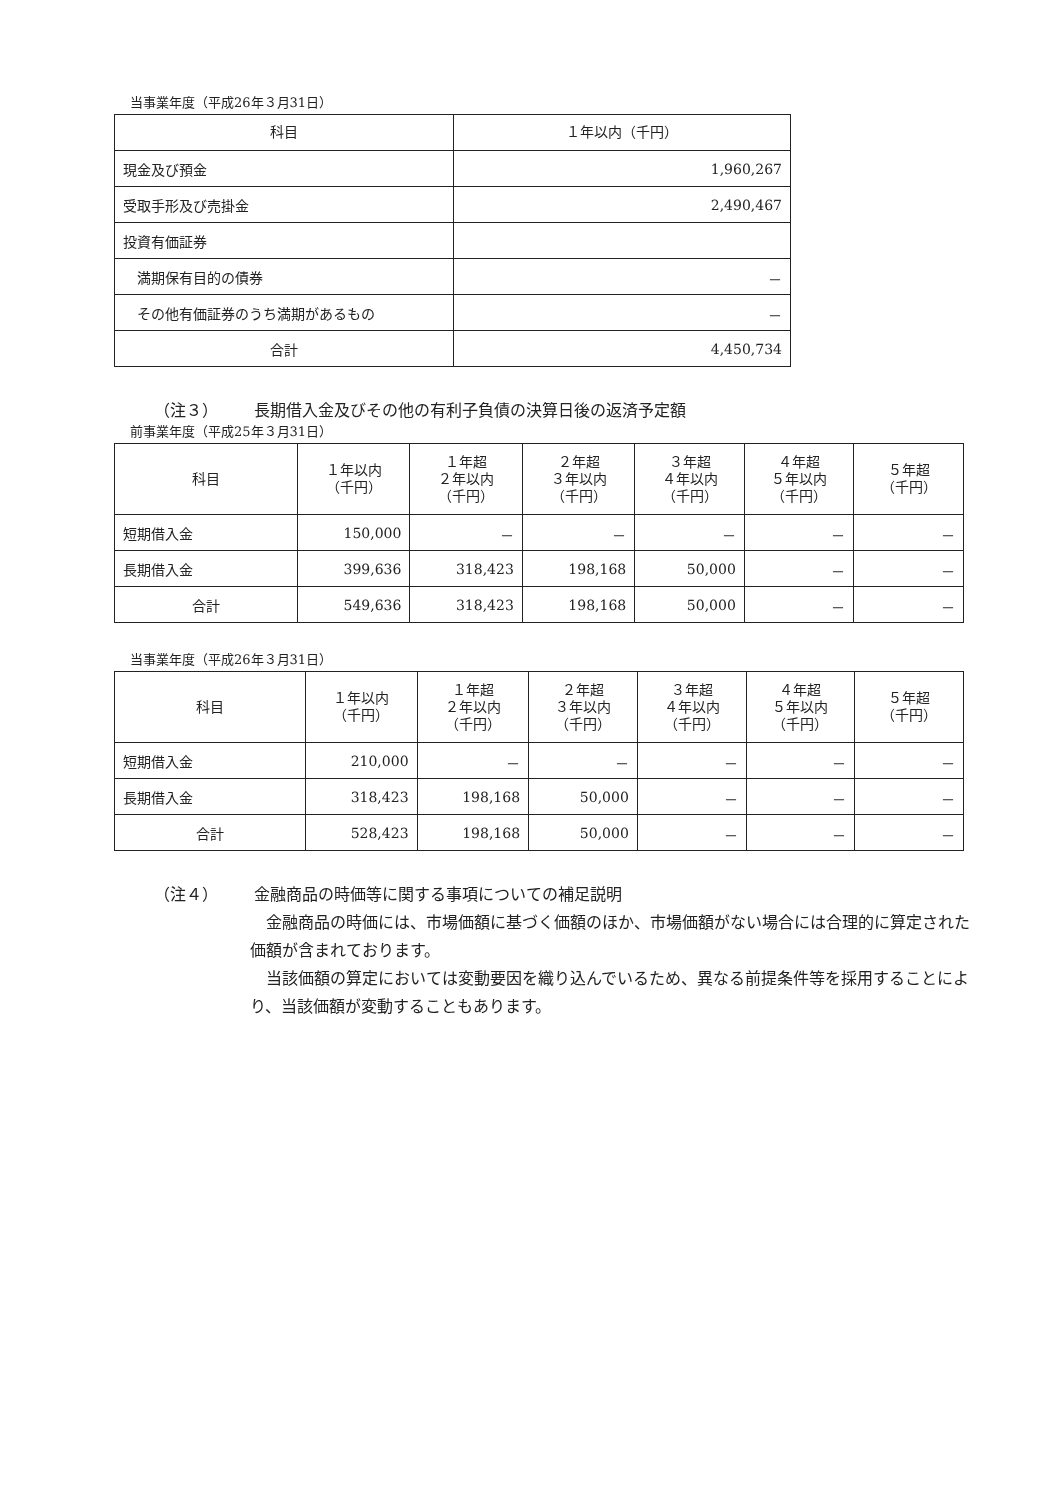当事業年度（平成26年３月31日）
| 科目 | １年以内（千円） |
| --- | --- |
| 現金及び預金 | 1,960,267 |
| 受取手形及び売掛金 | 2,490,467 |
| 投資有価証券 | |
| 満期保有目的の債券 | － |
| その他有価証券のうち満期があるもの | － |
| 合計 | 4,450,734 |
（注３） 長期借入金及びその他の有利子負債の決算日後の返済予定額
前事業年度（平成25年３月31日）
| 科目 | １年以内 （千円） | １年超 ２年以内 （千円） | ２年超 ３年以内 （千円） | ３年超 ４年以内 （千円） | ４年超 ５年以内 （千円） | ５年超 （千円） |
| --- | --- | --- | --- | --- | --- | --- |
| 短期借入金 | 150,000 | － | － | － | － | － |
| 長期借入金 | 399,636 | 318,423 | 198,168 | 50,000 | － | － |
| 合計 | 549,636 | 318,423 | 198,168 | 50,000 | － | － |
当事業年度（平成26年３月31日）
| 科目 | １年以内 （千円） | １年超 ２年以内 （千円） | ２年超 ３年以内 （千円） | ３年超 ４年以内 （千円） | ４年超 ５年以内 （千円） | ５年超 （千円） |
| --- | --- | --- | --- | --- | --- | --- |
| 短期借入金 | 210,000 | － | － | － | － | － |
| 長期借入金 | 318,423 | 198,168 | 50,000 | － | － | － |
| 合計 | 528,423 | 198,168 | 50,000 | － | － | － |
（注４） 金融商品の時価等に関する事項についての補足説明
金融商品の時価には、市場価額に基づく価額のほか、市場価額がない場合には合理的に算定された価額が含まれております。
当該価額の算定においては変動要因を織り込んでいるため、異なる前提条件等を採用することにより、当該価額が変動することもあります。